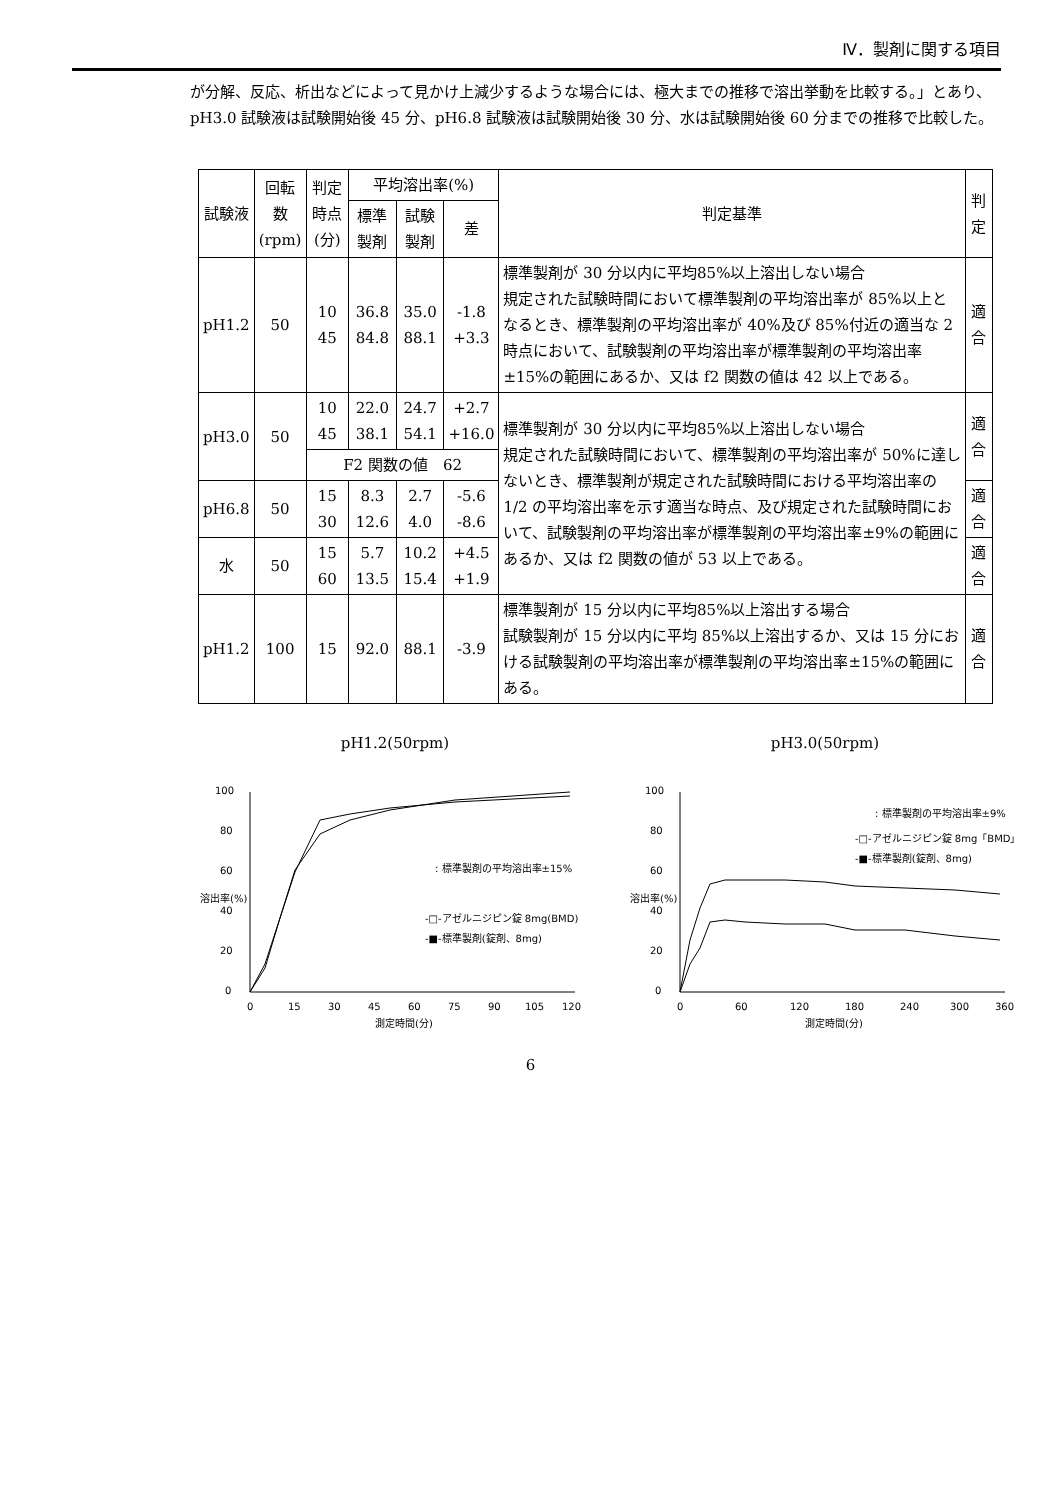Ⅳ．製剤に関する項目
が分解、反応、析出などによって見かけ上減少するような場合には、極大までの推移で溶出挙動を比較する。」とあり、pH3.0 試験液は試験開始後 45 分、pH6.8 試験液は試験開始後 30 分、水は試験開始後 60 分までの推移で比較した。
| 試験液 | 回転数 (rpm) | 判定時点 (分) | 平均溶出率(%) | | | 判定基準 | 判定 |
| --- | --- | --- | --- | --- | --- | --- | --- |
| | | | 標準製剤 | 試験製剤 | 差 | | |
| pH1.2 | 50 | 10 45 | 36.8 84.8 | 35.0 88.1 | -1.8 +3.3 | 標準製剤が 30 分以内に平均85%以上溶出しない場合 規定された試験時間において標準製剤の平均溶出率が 85%以上となるとき、標準製剤の平均溶出率が 40%及び 85%付近の適当な 2 時点において、試験製剤の平均溶出率が標準製剤の平均溶出率±15%の範囲にあるか、又は f2 関数の値は 42 以上である。 | 適合 |
| pH3.0 | 50 | 10 45 | 22.0 38.1 | 24.7 54.1 | +2.7 +16.0 | 標準製剤が 30 分以内に平均85%以上溶出しない場合 規定された試験時間において、標準製剤の平均溶出率が 50%に達しないとき、標準製剤が規定された試験時間における平均溶出率の 1/2 の平均溶出率を示す適当な時点、及び規定された試験時間において、試験製剤の平均溶出率が標準製剤の平均溶出率±9%の範囲にあるか、又は f2 関数の値が 53 以上である。 | 適合 |
| | | F2 関数の値 62 | | | | | |
| pH6.8 | 50 | 15 30 | 8.3 12.6 | 2.7 4.0 | -5.6 -8.6 | | 適合 |
| 水 | 50 | 15 60 | 5.7 13.5 | 10.2 15.4 | +4.5 +1.9 | | 適合 |
| pH1.2 | 100 | 15 | 92.0 | 88.1 | -3.9 | 標準製剤が 15 分以内に平均85%以上溶出する場合 試験製剤が 15 分以内に平均 85%以上溶出するか、又は 15 分における試験製剤の平均溶出率が標準製剤の平均溶出率±15%の範囲にある。 | 適合 |
pH1.2(50rpm)
0
20
40
60
80
100
溶出率(%)
: 標準製剤の平均溶出率±15%
-□-アゼルニジピン錠 8mg(BMD)
-■-標準製剤(錠剤、8mg)
0
15
30
45
60
75
90
105
120
測定時間(分)
pH3.0(50rpm)
0
20
40
60
80
100
溶出率(%)
: 標準製剤の平均溶出率±9%
-□-アゼルニジピン錠 8mg「BMD」
-■-標準製剤(錠剤、8mg)
0
60
120
180
240
300
360
測定時間(分)
6